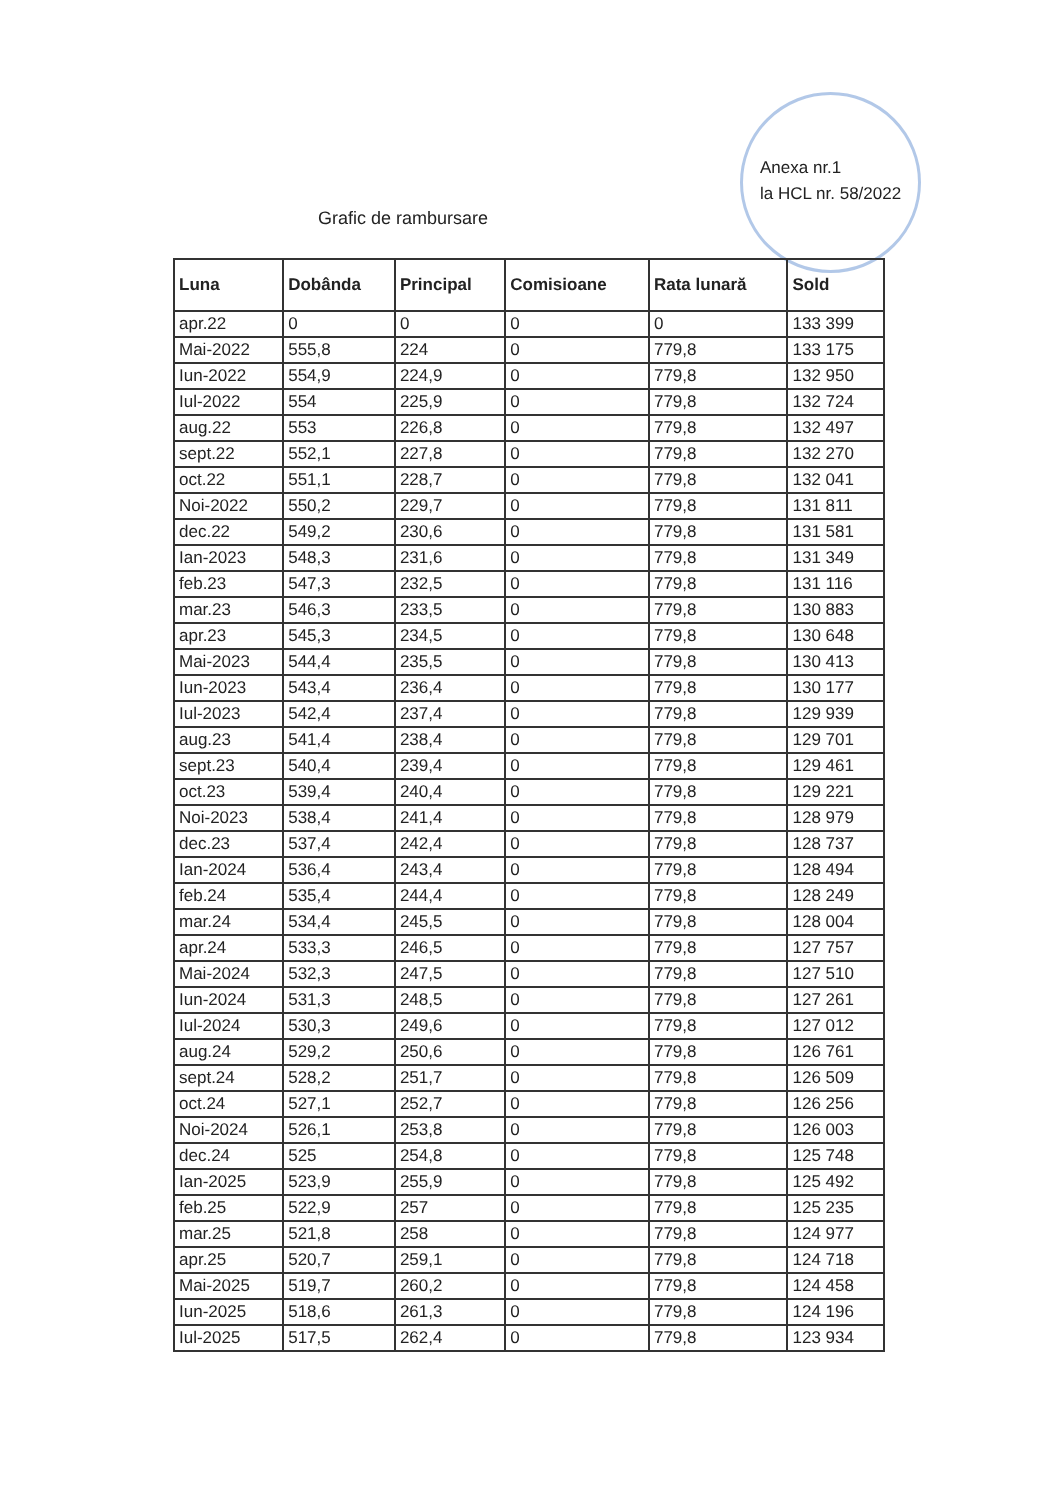Anexa nr.1
la HCL nr. 58/2022
Grafic de rambursare
| Luna | Dobânda | Principal | Comisioane | Rata lunară | Sold |
| --- | --- | --- | --- | --- | --- |
| apr.22 | 0 | 0 | 0 | 0 | 133 399 |
| Mai-2022 | 555,8 | 224 | 0 | 779,8 | 133 175 |
| Iun-2022 | 554,9 | 224,9 | 0 | 779,8 | 132 950 |
| Iul-2022 | 554 | 225,9 | 0 | 779,8 | 132 724 |
| aug.22 | 553 | 226,8 | 0 | 779,8 | 132 497 |
| sept.22 | 552,1 | 227,8 | 0 | 779,8 | 132 270 |
| oct.22 | 551,1 | 228,7 | 0 | 779,8 | 132 041 |
| Noi-2022 | 550,2 | 229,7 | 0 | 779,8 | 131 811 |
| dec.22 | 549,2 | 230,6 | 0 | 779,8 | 131 581 |
| Ian-2023 | 548,3 | 231,6 | 0 | 779,8 | 131 349 |
| feb.23 | 547,3 | 232,5 | 0 | 779,8 | 131 116 |
| mar.23 | 546,3 | 233,5 | 0 | 779,8 | 130 883 |
| apr.23 | 545,3 | 234,5 | 0 | 779,8 | 130 648 |
| Mai-2023 | 544,4 | 235,5 | 0 | 779,8 | 130 413 |
| Iun-2023 | 543,4 | 236,4 | 0 | 779,8 | 130 177 |
| Iul-2023 | 542,4 | 237,4 | 0 | 779,8 | 129 939 |
| aug.23 | 541,4 | 238,4 | 0 | 779,8 | 129 701 |
| sept.23 | 540,4 | 239,4 | 0 | 779,8 | 129 461 |
| oct.23 | 539,4 | 240,4 | 0 | 779,8 | 129 221 |
| Noi-2023 | 538,4 | 241,4 | 0 | 779,8 | 128 979 |
| dec.23 | 537,4 | 242,4 | 0 | 779,8 | 128 737 |
| Ian-2024 | 536,4 | 243,4 | 0 | 779,8 | 128 494 |
| feb.24 | 535,4 | 244,4 | 0 | 779,8 | 128 249 |
| mar.24 | 534,4 | 245,5 | 0 | 779,8 | 128 004 |
| apr.24 | 533,3 | 246,5 | 0 | 779,8 | 127 757 |
| Mai-2024 | 532,3 | 247,5 | 0 | 779,8 | 127 510 |
| Iun-2024 | 531,3 | 248,5 | 0 | 779,8 | 127 261 |
| Iul-2024 | 530,3 | 249,6 | 0 | 779,8 | 127 012 |
| aug.24 | 529,2 | 250,6 | 0 | 779,8 | 126 761 |
| sept.24 | 528,2 | 251,7 | 0 | 779,8 | 126 509 |
| oct.24 | 527,1 | 252,7 | 0 | 779,8 | 126 256 |
| Noi-2024 | 526,1 | 253,8 | 0 | 779,8 | 126 003 |
| dec.24 | 525 | 254,8 | 0 | 779,8 | 125 748 |
| Ian-2025 | 523,9 | 255,9 | 0 | 779,8 | 125 492 |
| feb.25 | 522,9 | 257 | 0 | 779,8 | 125 235 |
| mar.25 | 521,8 | 258 | 0 | 779,8 | 124 977 |
| apr.25 | 520,7 | 259,1 | 0 | 779,8 | 124 718 |
| Mai-2025 | 519,7 | 260,2 | 0 | 779,8 | 124 458 |
| Iun-2025 | 518,6 | 261,3 | 0 | 779,8 | 124 196 |
| Iul-2025 | 517,5 | 262,4 | 0 | 779,8 | 123 934 |